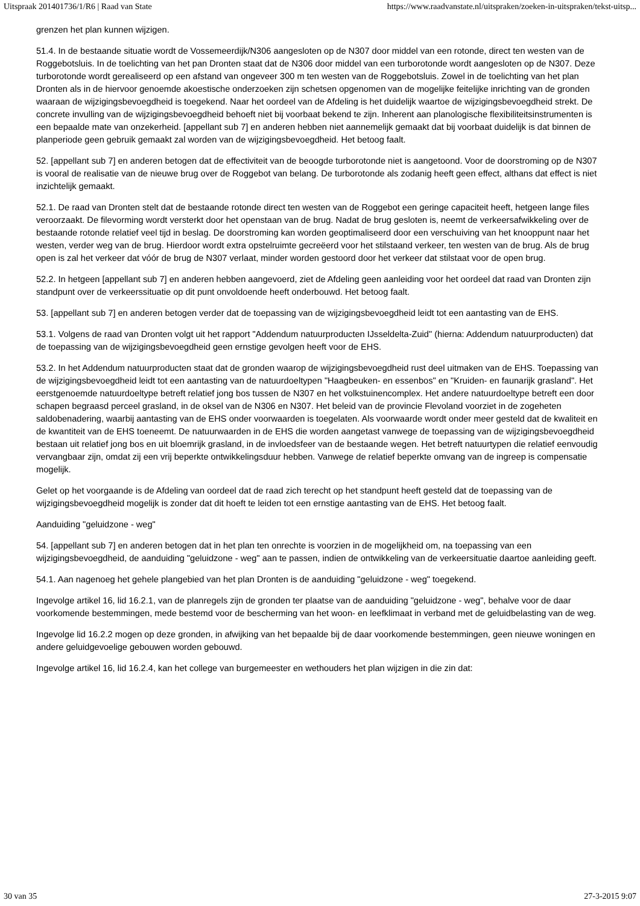Uitspraak 201401736/1/R6 | Raad van State https://www.raadvanstate.nl/uitspraken/zoeken-in-uitspraken/tekst-uitsp...
grenzen het plan kunnen wijzigen.
51.4. In de bestaande situatie wordt de Vossemeerdijk/N306 aangesloten op de N307 door middel van een rotonde, direct ten westen van de Roggebotsluis. In de toelichting van het pan Dronten staat dat de N306 door middel van een turborotonde wordt aangesloten op de N307. Deze turborotonde wordt gerealiseerd op een afstand van ongeveer 300 m ten westen van de Roggebotsluis. Zowel in de toelichting van het plan Dronten als in de hiervoor genoemde akoestische onderzoeken zijn schetsen opgenomen van de mogelijke feitelijke inrichting van de gronden waaraan de wijzigingsbevoegdheid is toegekend. Naar het oordeel van de Afdeling is het duidelijk waartoe de wijzigingsbevoegdheid strekt. De concrete invulling van de wijzigingsbevoegdheid behoeft niet bij voorbaat bekend te zijn. Inherent aan planologische flexibiliteitsinstrumenten is een bepaalde mate van onzekerheid. [appellant sub 7] en anderen hebben niet aannemelijk gemaakt dat bij voorbaat duidelijk is dat binnen de planperiode geen gebruik gemaakt zal worden van de wijzigingsbevoegdheid. Het betoog faalt.
52. [appellant sub 7] en anderen betogen dat de effectiviteit van de beoogde turborotonde niet is aangetoond. Voor de doorstroming op de N307 is vooral de realisatie van de nieuwe brug over de Roggebot van belang. De turborotonde als zodanig heeft geen effect, althans dat effect is niet inzichtelijk gemaakt.
52.1. De raad van Dronten stelt dat de bestaande rotonde direct ten westen van de Roggebot een geringe capaciteit heeft, hetgeen lange files veroorzaakt. De filevorming wordt versterkt door het openstaan van de brug. Nadat de brug gesloten is, neemt de verkeersafwikkeling over de bestaande rotonde relatief veel tijd in beslag. De doorstroming kan worden geoptimaliseerd door een verschuiving van het knooppunt naar het westen, verder weg van de brug. Hierdoor wordt extra opstelruimte gecreëerd voor het stilstaand verkeer, ten westen van de brug. Als de brug open is zal het verkeer dat vóór de brug de N307 verlaat, minder worden gestoord door het verkeer dat stilstaat voor de open brug.
52.2. In hetgeen [appellant sub 7] en anderen hebben aangevoerd, ziet de Afdeling geen aanleiding voor het oordeel dat raad van Dronten zijn standpunt over de verkeerssituatie op dit punt onvoldoende heeft onderbouwd. Het betoog faalt.
53. [appellant sub 7] en anderen betogen verder dat de toepassing van de wijzigingsbevoegdheid leidt tot een aantasting van de EHS.
53.1. Volgens de raad van Dronten volgt uit het rapport "Addendum natuurproducten IJsseldelta-Zuid" (hierna: Addendum natuurproducten) dat de toepassing van de wijzigingsbevoegdheid geen ernstige gevolgen heeft voor de EHS.
53.2. In het Addendum natuurproducten staat dat de gronden waarop de wijzigingsbevoegdheid rust deel uitmaken van de EHS. Toepassing van de wijzigingsbevoegdheid leidt tot een aantasting van de natuurdoeltypen "Haagbeuken- en essenbos" en "Kruiden- en faunarijk grasland". Het eerstgenoemde natuurdoeltype betreft relatief jong bos tussen de N307 en het volkstuinencomplex. Het andere natuurdoeltype betreft een door schapen begraasd perceel grasland, in de oksel van de N306 en N307. Het beleid van de provincie Flevoland voorziet in de zogeheten saldobenadering, waarbij aantasting van de EHS onder voorwaarden is toegelaten. Als voorwaarde wordt onder meer gesteld dat de kwaliteit en de kwantiteit van de EHS toeneemt. De natuurwaarden in de EHS die worden aangetast vanwege de toepassing van de wijzigingsbevoegdheid bestaan uit relatief jong bos en uit bloemrijk grasland, in de invloedsfeer van de bestaande wegen. Het betreft natuurtypen die relatief eenvoudig vervangbaar zijn, omdat zij een vrij beperkte ontwikkelingsduur hebben. Vanwege de relatief beperkte omvang van de ingreep is compensatie mogelijk.
Gelet op het voorgaande is de Afdeling van oordeel dat de raad zich terecht op het standpunt heeft gesteld dat de toepassing van de wijzigingsbevoegdheid mogelijk is zonder dat dit hoeft te leiden tot een ernstige aantasting van de EHS. Het betoog faalt.
Aanduiding "geluidzone - weg"
54. [appellant sub 7] en anderen betogen dat in het plan ten onrechte is voorzien in de mogelijkheid om, na toepassing van een wijzigingsbevoegdheid, de aanduiding "geluidzone - weg" aan te passen, indien de ontwikkeling van de verkeersituatie daartoe aanleiding geeft.
54.1. Aan nagenoeg het gehele plangebied van het plan Dronten is de aanduiding "geluidzone - weg" toegekend.
Ingevolge artikel 16, lid 16.2.1, van de planregels zijn de gronden ter plaatse van de aanduiding "geluidzone - weg", behalve voor de daar voorkomende bestemmingen, mede bestemd voor de bescherming van het woon- en leefklimaat in verband met de geluidbelasting van de weg.
Ingevolge lid 16.2.2 mogen op deze gronden, in afwijking van het bepaalde bij de daar voorkomende bestemmingen, geen nieuwe woningen en andere geluidgevoelige gebouwen worden gebouwd.
Ingevolge artikel 16, lid 16.2.4, kan het college van burgemeester en wethouders het plan wijzigen in die zin dat:
30 van 35 27-3-2015 9:07